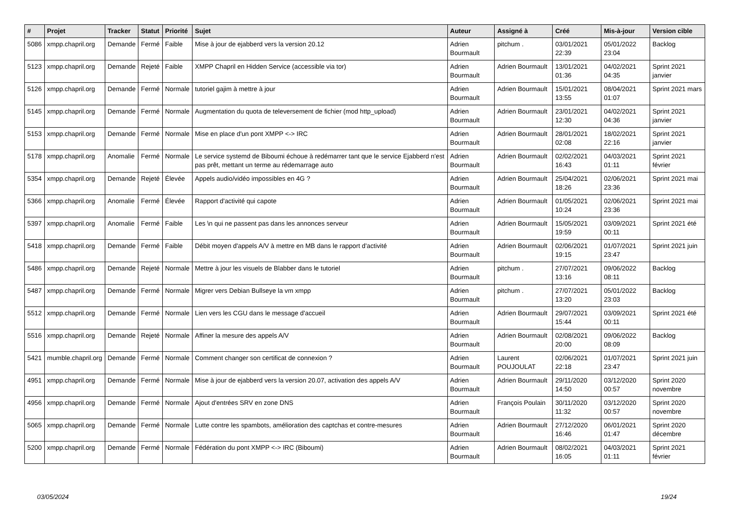| # | Projet | Tracker | Statut | Priorité | Sujet | Auteur | Assigné à | Créé | Mis-à-jour | Version cible |
| --- | --- | --- | --- | --- | --- | --- | --- | --- | --- | --- |
| 5086 | xmpp.chapril.org | Demande | Fermé | Faible | Mise à jour de ejabberd vers la version 20.12 | Adrien Bourmault | pitchum . | 03/01/2021 22:39 | 05/01/2022 23:04 | Backlog |
| 5123 | xmpp.chapril.org | Demande | Rejeté | Faible | XMPP Chapril en Hidden Service (accessible via tor) | Adrien Bourmault | Adrien Bourmault | 13/01/2021 01:36 | 04/02/2021 04:35 | Sprint 2021 janvier |
| 5126 | xmpp.chapril.org | Demande | Fermé | Normale | tutoriel gajim à mettre à jour | Adrien Bourmault | Adrien Bourmault | 15/01/2021 13:55 | 08/04/2021 01:07 | Sprint 2021 mars |
| 5145 | xmpp.chapril.org | Demande | Fermé | Normale | Augmentation du quota de televersement de fichier (mod http_upload) | Adrien Bourmault | Adrien Bourmault | 23/01/2021 12:30 | 04/02/2021 04:36 | Sprint 2021 janvier |
| 5153 | xmpp.chapril.org | Demande | Fermé | Normale | Mise en place d'un pont XMPP <-> IRC | Adrien Bourmault | Adrien Bourmault | 28/01/2021 02:08 | 18/02/2021 22:16 | Sprint 2021 janvier |
| 5178 | xmpp.chapril.org | Anomalie | Fermé | Normale | Le service systemd de Biboumi échoue à redémarrer tant que le service Ejabberd n'est pas prêt, mettant un terme au rédemarrage auto | Adrien Bourmault | Adrien Bourmault | 02/02/2021 16:43 | 04/03/2021 01:11 | Sprint 2021 février |
| 5354 | xmpp.chapril.org | Demande | Rejeté | Élevée | Appels audio/vidéo impossibles en 4G ? | Adrien Bourmault | Adrien Bourmault | 25/04/2021 18:26 | 02/06/2021 23:36 | Sprint 2021 mai |
| 5366 | xmpp.chapril.org | Anomalie | Fermé | Élevée | Rapport d'activité qui capote | Adrien Bourmault | Adrien Bourmault | 01/05/2021 10:24 | 02/06/2021 23:36 | Sprint 2021 mai |
| 5397 | xmpp.chapril.org | Anomalie | Fermé | Faible | Les \n qui ne passent pas dans les annonces serveur | Adrien Bourmault | Adrien Bourmault | 15/05/2021 19:59 | 03/09/2021 00:11 | Sprint 2021 été |
| 5418 | xmpp.chapril.org | Demande | Fermé | Faible | Débit moyen d'appels A/V à mettre en MB dans le rapport d'activité | Adrien Bourmault | Adrien Bourmault | 02/06/2021 19:15 | 01/07/2021 23:47 | Sprint 2021 juin |
| 5486 | xmpp.chapril.org | Demande | Rejeté | Normale | Mettre à jour les visuels de Blabber dans le tutoriel | Adrien Bourmault | pitchum . | 27/07/2021 13:16 | 09/06/2022 08:11 | Backlog |
| 5487 | xmpp.chapril.org | Demande | Fermé | Normale | Migrer vers Debian Bullseye la vm xmpp | Adrien Bourmault | pitchum . | 27/07/2021 13:20 | 05/01/2022 23:03 | Backlog |
| 5512 | xmpp.chapril.org | Demande | Fermé | Normale | Lien vers les CGU dans le message d'accueil | Adrien Bourmault | Adrien Bourmault | 29/07/2021 15:44 | 03/09/2021 00:11 | Sprint 2021 été |
| 5516 | xmpp.chapril.org | Demande | Rejeté | Normale | Affiner la mesure des appels A/V | Adrien Bourmault | Adrien Bourmault | 02/08/2021 20:00 | 09/06/2022 08:09 | Backlog |
| 5421 | mumble.chapril.org | Demande | Fermé | Normale | Comment changer son certificat de connexion ? | Adrien Bourmault | Laurent POUJOULAT | 02/06/2021 22:18 | 01/07/2021 23:47 | Sprint 2021 juin |
| 4951 | xmpp.chapril.org | Demande | Fermé | Normale | Mise à jour de ejabberd vers la version 20.07, activation des appels A/V | Adrien Bourmault | Adrien Bourmault | 29/11/2020 14:50 | 03/12/2020 00:57 | Sprint 2020 novembre |
| 4956 | xmpp.chapril.org | Demande | Fermé | Normale | Ajout d'entrées SRV en zone DNS | Adrien Bourmault | François Poulain | 30/11/2020 11:32 | 03/12/2020 00:57 | Sprint 2020 novembre |
| 5065 | xmpp.chapril.org | Demande | Fermé | Normale | Lutte contre les spambots, amélioration des captchas et contre-mesures | Adrien Bourmault | Adrien Bourmault | 27/12/2020 16:46 | 06/01/2021 01:47 | Sprint 2020 décembre |
| 5200 | xmpp.chapril.org | Demande | Fermé | Normale | Fédération du pont XMPP <-> IRC (Biboumi) | Adrien Bourmault | Adrien Bourmault | 08/02/2021 16:05 | 04/03/2021 01:11 | Sprint 2021 février |
03/05/2024 19/24